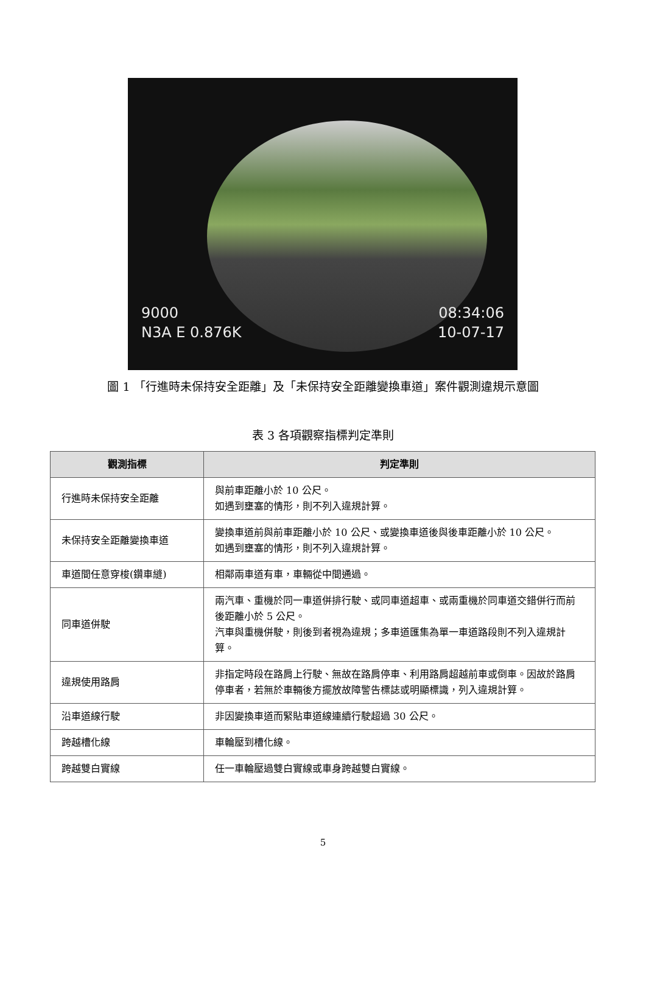9000
N3A E 0.876K
08:34:06
10-07-17
圖 1 「行進時未保持安全距離」及「未保持安全距離變換車道」案件觀測違規示意圖
表 3 各項觀察指標判定準則
| 觀測指標 | 判定準則 |
| --- | --- |
| 行進時未保持安全距離 | 與前車距離小於 10 公尺。 如遇到壅塞的情形，則不列入違規計算。 |
| 未保持安全距離變換車道 | 變換車道前與前車距離小於 10 公尺、或變換車道後與後車距離小於 10 公尺。 如遇到壅塞的情形，則不列入違規計算。 |
| 車道間任意穿梭(鑽車縫) | 相鄰兩車道有車，車輛從中間通過。 |
| 同車道併駛 | 兩汽車、重機於同一車道併排行駛、或同車道超車、或兩重機於同車道交錯併行而前後距離小於 5 公尺。 汽車與重機併駛，則後到者視為違規；多車道匯集為單一車道路段則不列入違規計算。 |
| 違規使用路肩 | 非指定時段在路肩上行駛、無故在路肩停車、利用路肩超越前車或倒車。因故於路肩停車者，若無於車輛後方擺放故障警告標誌或明顯標識，列入違規計算。 |
| 沿車道線行駛 | 非因變換車道而緊貼車道線連續行駛超過 30 公尺。 |
| 跨越槽化線 | 車輪壓到槽化線。 |
| 跨越雙白實線 | 任一車輪壓過雙白實線或車身跨越雙白實線。 |
5